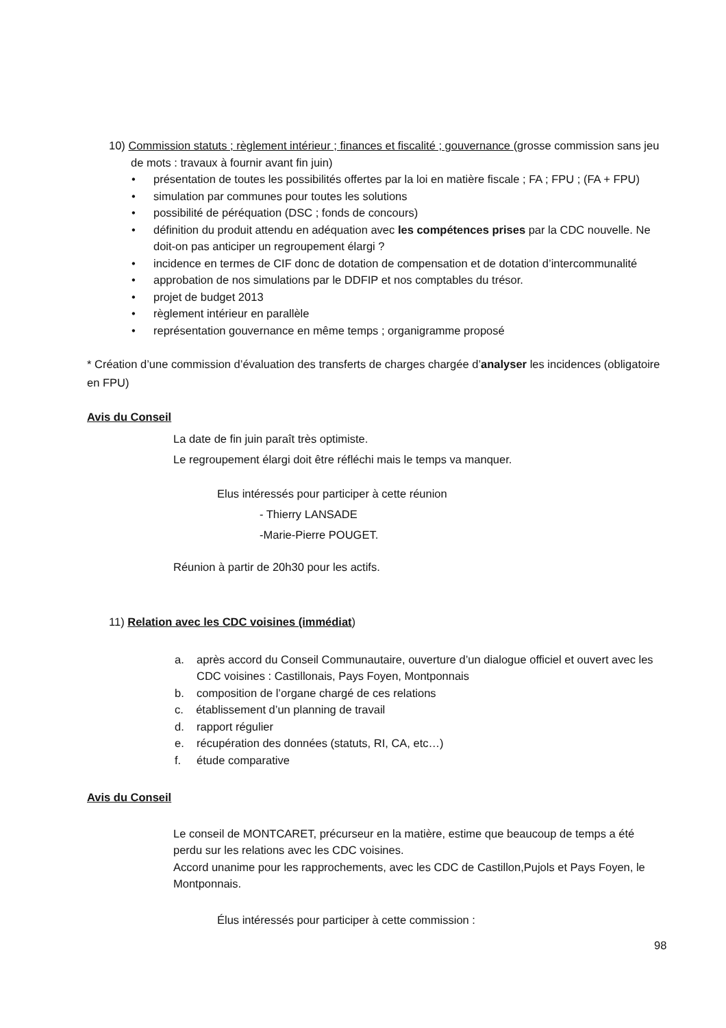10) Commission statuts ; règlement intérieur ; finances et fiscalité ; gouvernance (grosse commission sans jeu de mots : travaux à fournir avant fin juin)
• présentation de toutes les possibilités offertes par la loi en matière fiscale ; FA ; FPU ; (FA + FPU)
• simulation par communes pour toutes les solutions
• possibilité de péréquation (DSC ; fonds de concours)
• définition du produit attendu en adéquation avec les compétences prises par la CDC nouvelle. Ne doit-on pas anticiper un regroupement élargi ?
• incidence en termes de CIF donc de dotation de compensation et de dotation d’intercommunalité
• approbation de nos simulations par le DDFIP et nos comptables du trésor.
• projet de budget 2013
• règlement intérieur en parallèle
• représentation gouvernance en même temps ; organigramme proposé
* Création d’une commission d’évaluation des transferts de charges chargée d’analyser les incidences (obligatoire en FPU)
Avis du Conseil
La date de fin juin paraît très optimiste.
Le regroupement élargi doit être réfléchi mais le temps va manquer.
Elus intéressés pour participer à cette réunion
- Thierry LANSADE
-Marie-Pierre POUGET.
Réunion à partir de 20h30 pour les actifs.
11) Relation avec les CDC voisines (immédiat)
a. après accord du Conseil Communautaire, ouverture d’un dialogue officiel et ouvert avec les CDC voisines : Castillonais, Pays Foyen, Montponnais
b. composition de l’organe chargé de ces relations
c. établissement d’un planning de travail
d. rapport régulier
e. récupération des données (statuts, RI, CA, etc…)
f. étude comparative
Avis du Conseil
Le conseil de MONTCARET, précurseur en la matière, estime que beaucoup de temps a été perdu sur les relations avec les CDC voisines.
Accord unanime pour les rapprochements, avec les CDC de Castillon,Pujols et Pays Foyen, le Montponnais.
Élus intéressés pour participer à cette commission :
98